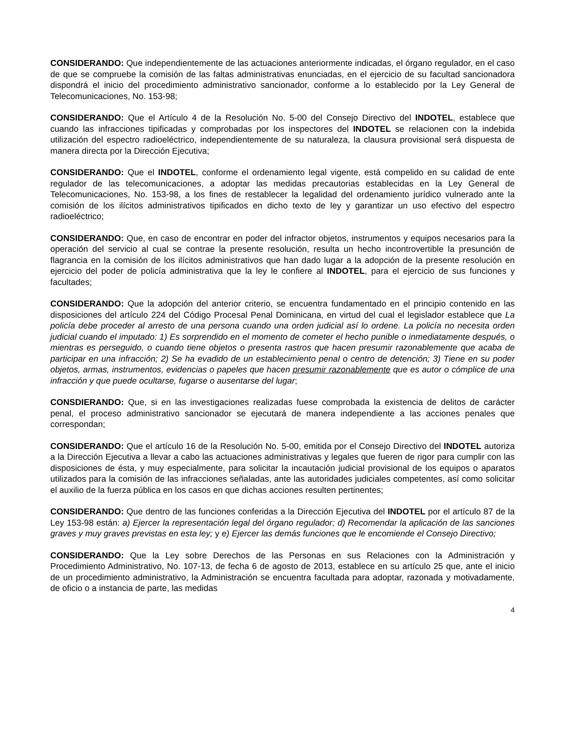CONSIDERANDO: Que independientemente de las actuaciones anteriormente indicadas, el órgano regulador, en el caso de que se compruebe la comisión de las faltas administrativas enunciadas, en el ejercicio de su facultad sancionadora dispondrá el inicio del procedimiento administrativo sancionador, conforme a lo establecido por la Ley General de Telecomunicaciones, No. 153-98;
CONSIDERANDO: Que el Artículo 4 de la Resolución No. 5-00 del Consejo Directivo del INDOTEL, establece que cuando las infracciones tipificadas y comprobadas por los inspectores del INDOTEL se relacionen con la indebida utilización del espectro radioeléctrico, independientemente de su naturaleza, la clausura provisional será dispuesta de manera directa por la Dirección Ejecutiva;
CONSIDERANDO: Que el INDOTEL, conforme el ordenamiento legal vigente, está compelido en su calidad de ente regulador de las telecomunicaciones, a adoptar las medidas precautorias establecidas en la Ley General de Telecomunicaciones, No. 153-98, a los fines de restablecer la legalidad del ordenamiento jurídico vulnerado ante la comisión de los ilícitos administrativos tipificados en dicho texto de ley y garantizar un uso efectivo del espectro radioeléctrico;
CONSIDERANDO: Que, en caso de encontrar en poder del infractor objetos, instrumentos y equipos necesarios para la operación del servicio al cual se contrae la presente resolución, resulta un hecho incontrovertible la presunción de flagrancia en la comisión de los ilícitos administrativos que han dado lugar a la adopción de la presente resolución en ejercicio del poder de policía administrativa que la ley le confiere al INDOTEL, para el ejercicio de sus funciones y facultades;
CONSIDERANDO: Que la adopción del anterior criterio, se encuentra fundamentado en el principio contenido en las disposiciones del artículo 224 del Código Procesal Penal Dominicana, en virtud del cual el legislador establece que La policía debe proceder al arresto de una persona cuando una orden judicial así lo ordene. La policía no necesita orden judicial cuando el imputado: 1) Es sorprendido en el momento de cometer el hecho punible o inmediatamente después, o mientras es perseguido, o cuando tiene objetos o presenta rastros que hacen presumir razonablemente que acaba de participar en una infracción; 2) Se ha evadido de un establecimiento penal o centro de detención; 3) Tiene en su poder objetos, armas, instrumentos, evidencias o papeles que hacen presumir razonablemente que es autor o cómplice de una infracción y que puede ocultarse, fugarse o ausentarse del lugar;
CONSDIERANDO: Que, si en las investigaciones realizadas fuese comprobada la existencia de delitos de carácter penal, el proceso administrativo sancionador se ejecutará de manera independiente a las acciones penales que correspondan;
CONSIDERANDO: Que el artículo 16 de la Resolución No. 5-00, emitida por el Consejo Directivo del INDOTEL autoriza a la Dirección Ejecutiva a llevar a cabo las actuaciones administrativas y legales que fueren de rigor para cumplir con las disposiciones de ésta, y muy especialmente, para solicitar la incautación judicial provisional de los equipos o aparatos utilizados para la comisión de las infracciones señaladas, ante las autoridades judiciales competentes, así como solicitar el auxilio de la fuerza pública en los casos en que dichas acciones resulten pertinentes;
CONSIDERANDO: Que dentro de las funciones conferidas a la Dirección Ejecutiva del INDOTEL por el artículo 87 de la Ley 153-98 están: a) Ejercer la representación legal del órgano regulador; d) Recomendar la aplicación de las sanciones graves y muy graves previstas en esta ley; y e) Ejercer las demás funciones que le encomiende el Consejo Directivo;
CONSIDERANDO: Que la Ley sobre Derechos de las Personas en sus Relaciones con la Administración y Procedimiento Administrativo, No. 107-13, de fecha 6 de agosto de 2013, establece en su artículo 25 que, ante el inicio de un procedimiento administrativo, la Administración se encuentra facultada para adoptar, razonada y motivadamente, de oficio o a instancia de parte, las medidas
4